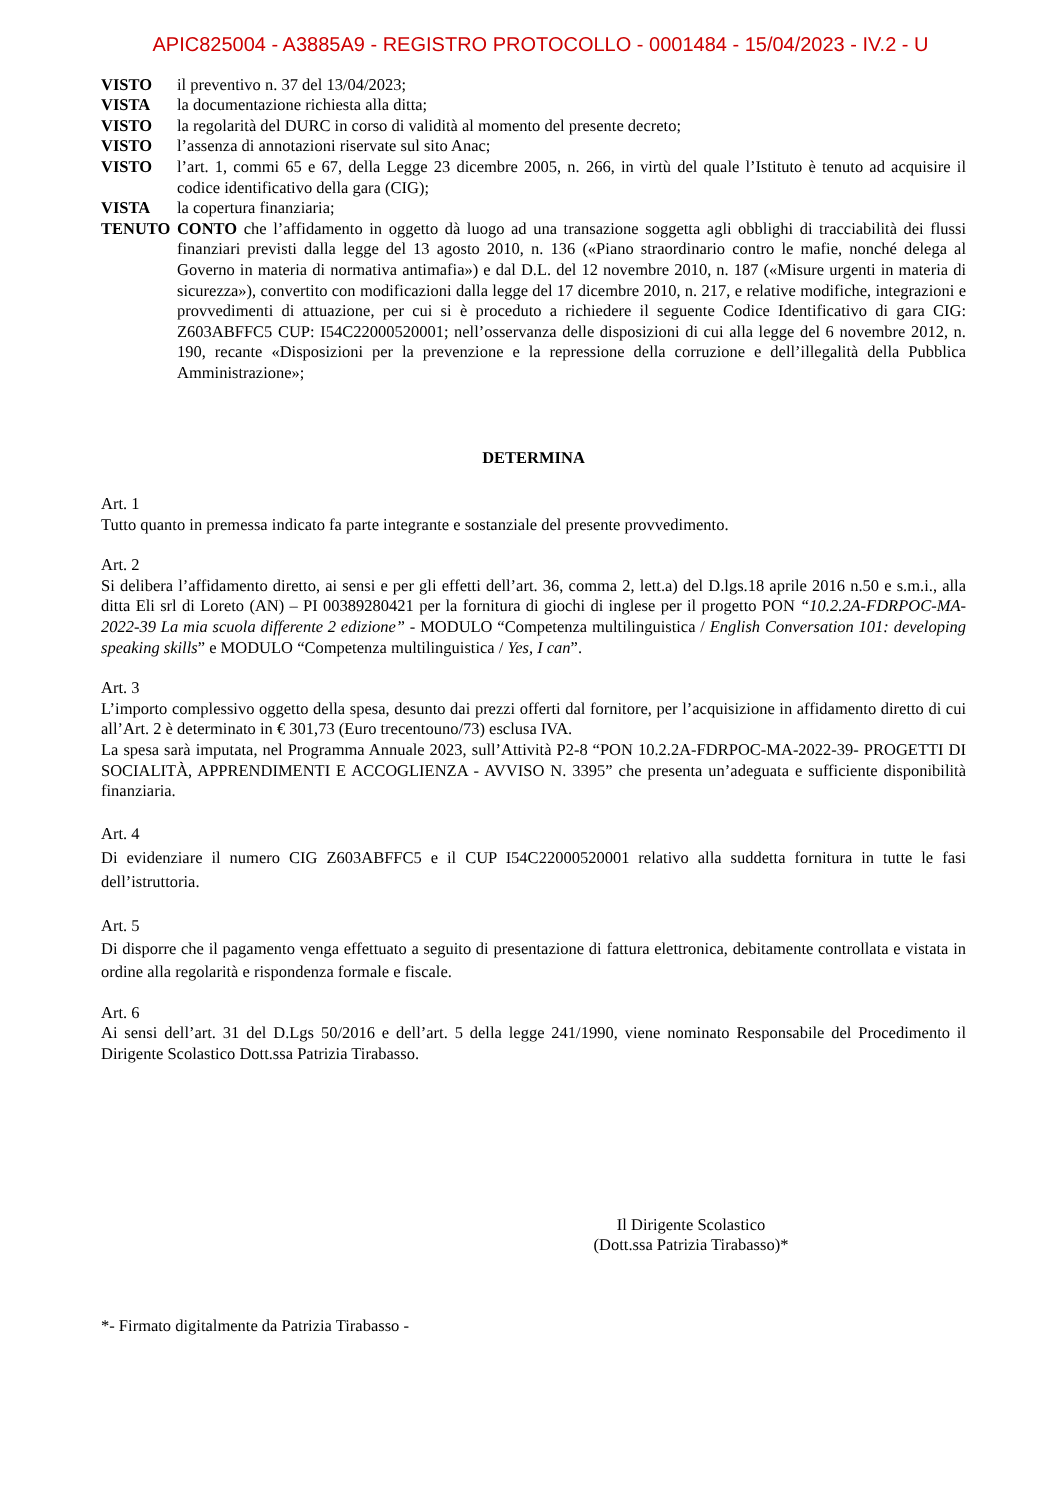APIC825004 - A3885A9 - REGISTRO PROTOCOLLO - 0001484 - 15/04/2023 - IV.2 - U
VISTO il preventivo n. 37 del 13/04/2023;
VISTA la documentazione richiesta alla ditta;
VISTO la regolarità del DURC in corso di validità al momento del presente decreto;
VISTO l’assenza di annotazioni riservate sul sito Anac;
VISTO l’art. 1, commi 65 e 67, della Legge 23 dicembre 2005, n. 266, in virtù del quale l’Istituto è tenuto ad acquisire il codice identificativo della gara (CIG);
VISTA la copertura finanziaria;
TENUTO CONTO che l’affidamento in oggetto dà luogo ad una transazione soggetta agli obblighi di tracciabilità dei flussi finanziari previsti dalla legge del 13 agosto 2010, n. 136 («Piano straordinario contro le mafie, nonché delega al Governo in materia di normativa antimafia») e dal D.L. del 12 novembre 2010, n. 187 («Misure urgenti in materia di sicurezza»), convertito con modificazioni dalla legge del 17 dicembre 2010, n. 217, e relative modifiche, integrazioni e provvedimenti di attuazione, per cui si è proceduto a richiedere il seguente Codice Identificativo di gara CIG: Z603ABFFC5 CUP: I54C22000520001; nell’osservanza delle disposizioni di cui alla legge del 6 novembre 2012, n. 190, recante «Disposizioni per la prevenzione e la repressione della corruzione e dell’illegalità della Pubblica Amministrazione»;
DETERMINA
Art. 1
Tutto quanto in premessa indicato fa parte integrante e sostanziale del presente provvedimento.
Art. 2
Si delibera l’affidamento diretto, ai sensi e per gli effetti dell’art. 36, comma 2, lett.a) del D.lgs.18 aprile 2016 n.50 e s.m.i., alla ditta Eli srl di Loreto (AN) – PI 00389280421 per la fornitura di giochi di inglese per il progetto PON “10.2.2A-FDRPOC-MA-2022-39 La mia scuola differente 2 edizione” - MODULO “Competenza multilinguistica / English Conversation 101: developing speaking skills” e MODULO “Competenza multilinguistica / Yes, I can”.
Art. 3
L’importo complessivo oggetto della spesa, desunto dai prezzi offerti dal fornitore, per l’acquisizione in affidamento diretto di cui all’Art. 2 è determinato in € 301,73 (Euro trecentouno/73) esclusa IVA.
La spesa sarà imputata, nel Programma Annuale 2023, sull’Attività P2-8 “PON 10.2.2A-FDRPOC-MA-2022-39- PROGETTI DI SOCIALITÀ, APPRENDIMENTI E ACCOGLIENZA - AVVISO N. 3395” che presenta un’adeguata e sufficiente disponibilità finanziaria.
Art. 4
Di evidenziare il numero CIG Z603ABFFC5 e il CUP I54C22000520001 relativo alla suddetta fornitura in tutte le fasi dell’istruttoria.
Art. 5
Di disporre che il pagamento venga effettuato a seguito di presentazione di fattura elettronica, debitamente controllata e vistata in ordine alla regolarità e rispondenza formale e fiscale.
Art. 6
Ai sensi dell’art. 31 del D.Lgs 50/2016 e dell’art. 5 della legge 241/1990, viene nominato Responsabile del Procedimento il Dirigente Scolastico Dott.ssa Patrizia Tirabasso.
Il Dirigente Scolastico
(Dott.ssa Patrizia Tirabasso)*
*- Firmato digitalmente da Patrizia Tirabasso -